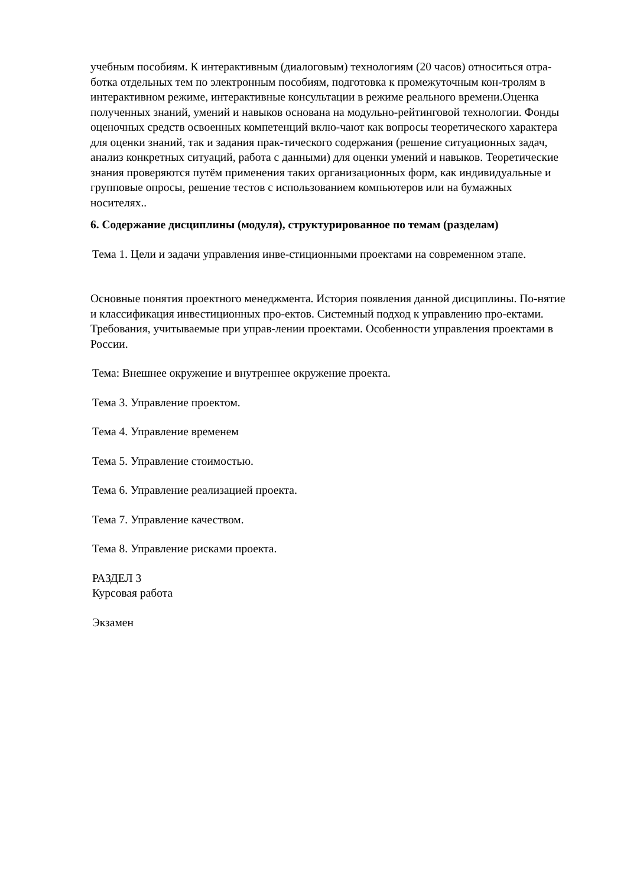учебным пособиям. К интерактивным (диалоговым) технологиям (20 часов) относиться отра-ботка отдельных тем по электронным пособиям, подготовка к промежуточным кон-тролям в интерактивном режиме, интерактивные консультации в режиме реального времени.Оценка полученных знаний, умений и навыков основана на модульно-рейтинговой технологии. Фонды оценочных средств освоенных компетенций вклю-чают как вопросы теоретического характера для оценки знаний, так и задания прак-тического содержания (решение ситуационных задач, анализ конкретных ситуаций, работа с данными) для оценки умений и навыков. Теоретические знания проверяются путём применения таких организационных форм, как индивидуальные и групповые опросы, решение тестов с использованием компьютеров или на бумажных носителях..
6. Содержание дисциплины (модуля), структурированное по темам (разделам)
Тема 1. Цели и задачи управления инве-стиционными проектами на современном этапе.
Основные понятия проектного менеджмента. История появления данной дисциплины. По-нятие и классификация инвестиционных про-ектов. Системный подход к управлению про-ектами. Требования, учитываемые при управ-лении проектами. Особенности управления проектами в России.
Тема: Внешнее окружение и внутреннее окружение проекта.
Тема 3. Управление проектом.
Тема 4. Управление временем
Тема 5. Управление стоимостью.
Тема 6. Управление реализацией проекта.
Тема 7. Управление качеством.
Тема 8. Управление рисками проекта.
РАЗДЕЛ 3
Курсовая работа
Экзамен